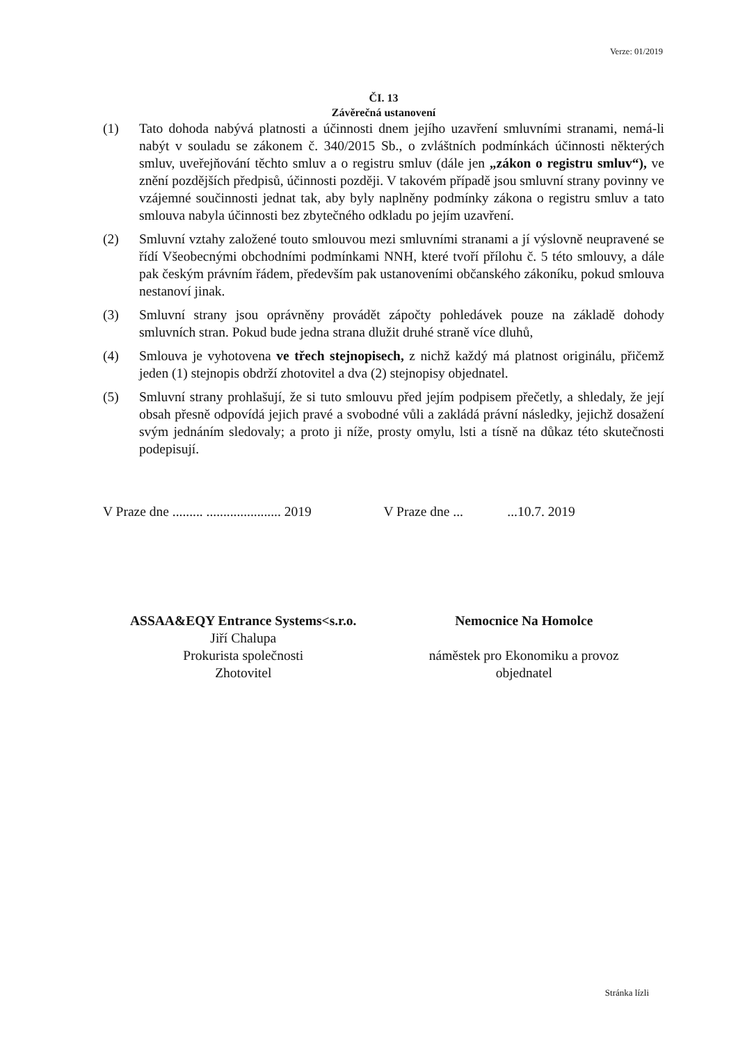Verze: 01/2019
ČI. 13
Závěrečná ustanovení
(1) Tato dohoda nabývá platnosti a účinnosti dnem jejího uzavření smluvními stranami, nemá-li nabýt v souladu se zákonem č. 340/2015 Sb., o zvláštních podmínkách účinnosti některých smluv, uveřejňování těchto smluv a o registru smluv (dále jen „zákon o registru smluv“), ve znění pozdějších předpisů, účinnosti později. V takovém případě jsou smluvní strany povinny ve vzájemné součinnosti jednat tak, aby byly naplněny podmínky zákona o registru smluv a tato smlouva nabyla účinnosti bez zbytečného odkladu po jejím uzavření.
(2) Smluvní vztahy založené touto smlouvou mezi smluvními stranami a jí výslovně neupravené se řídí Všeobecnými obchodními podmínkami NNH, které tvoří přílohu č. 5 této smlouvy, a dále pak českým právním řádem, především pak ustanoveními občanského zákoníku, pokud smlouva nestanoví jinak.
(3) Smluvní strany jsou oprávněny provádět zápočty pohledávek pouze na základě dohody smluvních stran. Pokud bude jedna strana dlužit druhé straně více dluhů,
(4) Smlouva je vyhotovena ve třech stejnopisech, z nichž každý má platnost originálu, přičemž jeden (1) stejnopis obdrží zhotovitel a dva (2) stejnopisy objednatel.
(5) Smluvní strany prohlašují, že si tuto smlouvu před jejím podpisem přečetly, a shledaly, že její obsah přesně odpovídá jejich pravé a svobodné vůli a zakládá právní následky, jejichž dosažení svým jednáním sledovaly; a proto ji níže, prosty omylu, lsti a tísně na důkaz této skutečnosti podepisují.
V Praze dne ......... ...................... 2019
V Praze dne ... ...10.7. 2019
ASSAA&EQY Entrance Systems<s.r.o.
Jiří Chalupa
Prokurista společnosti
Zhotovitel
Nemocnice Na Homolce
náměstek pro Ekonomiku a provoz
objednatel
Stránka lízli